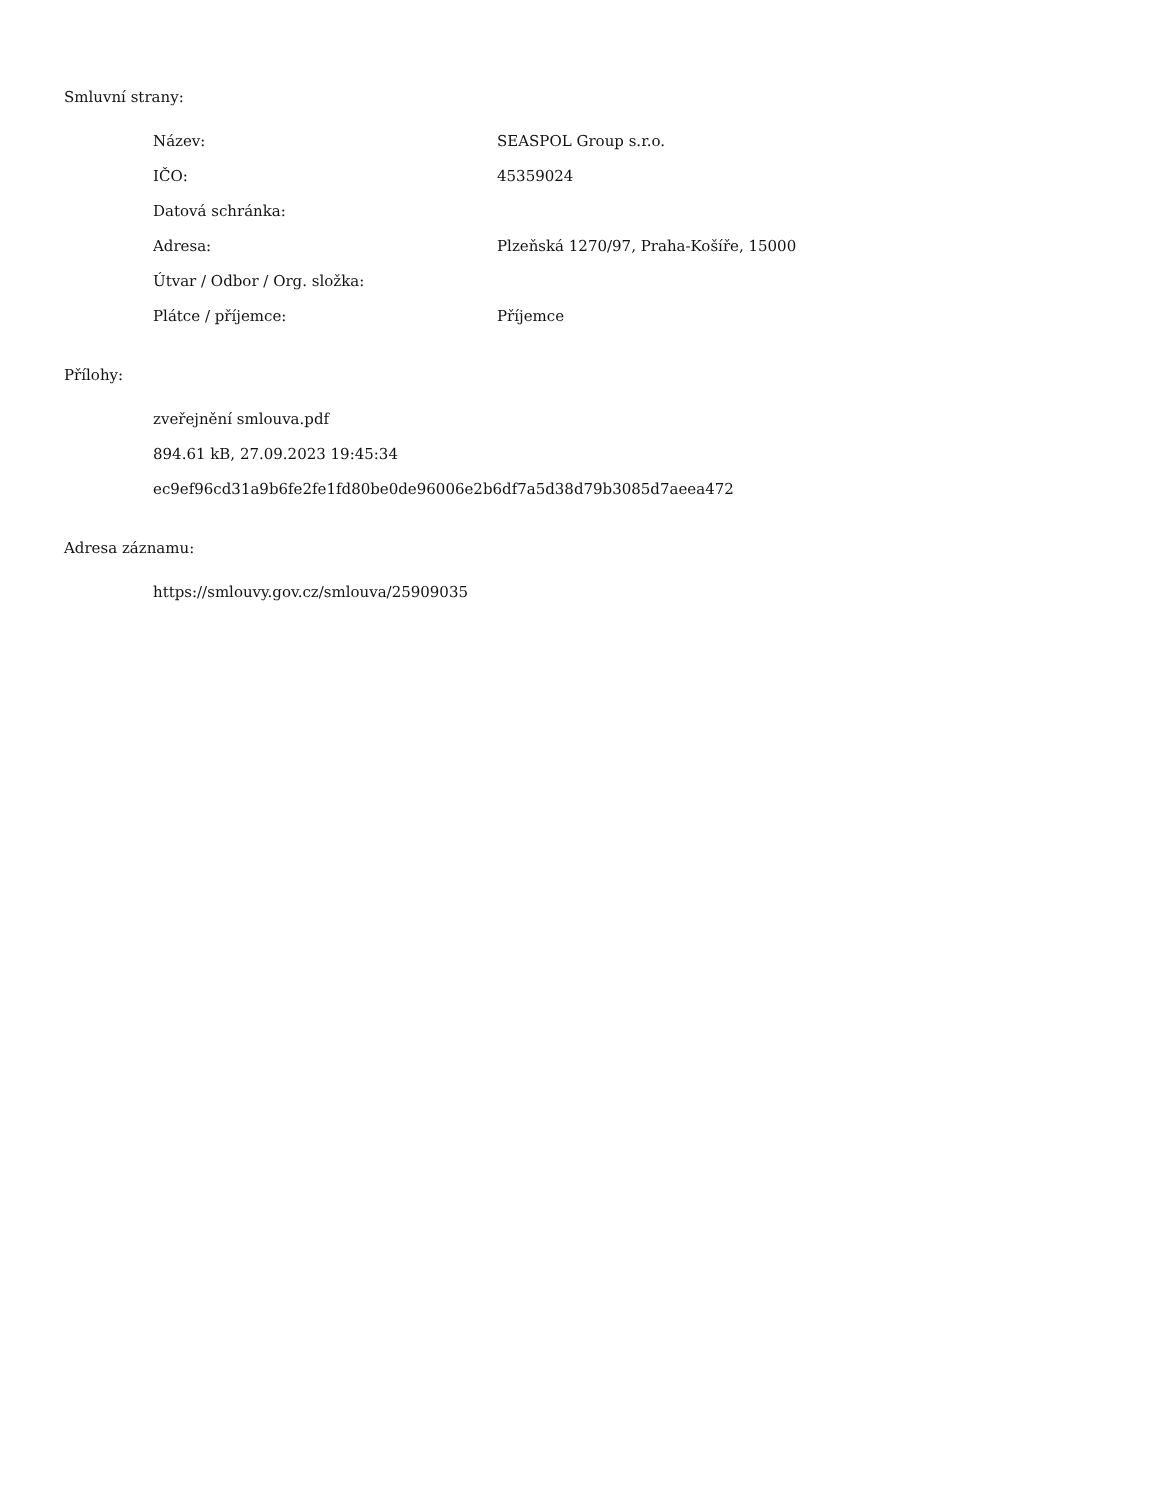Smluvní strany:
| Název: | SEASPOL Group s.r.o. |
| IČO: | 45359024 |
| Datová schránka: | |
| Adresa: | Plzeňská 1270/97, Praha-Košíře, 15000 |
| Útvar / Odbor / Org. složka: | |
| Plátce / příjemce: | Příjemce |
Přílohy:
zveřejnění smlouva.pdf
894.61 kB, 27.09.2023 19:45:34
ec9ef96cd31a9b6fe2fe1fd80be0de96006e2b6df7a5d38d79b3085d7aeea472
Adresa záznamu:
https://smlouvy.gov.cz/smlouva/25909035